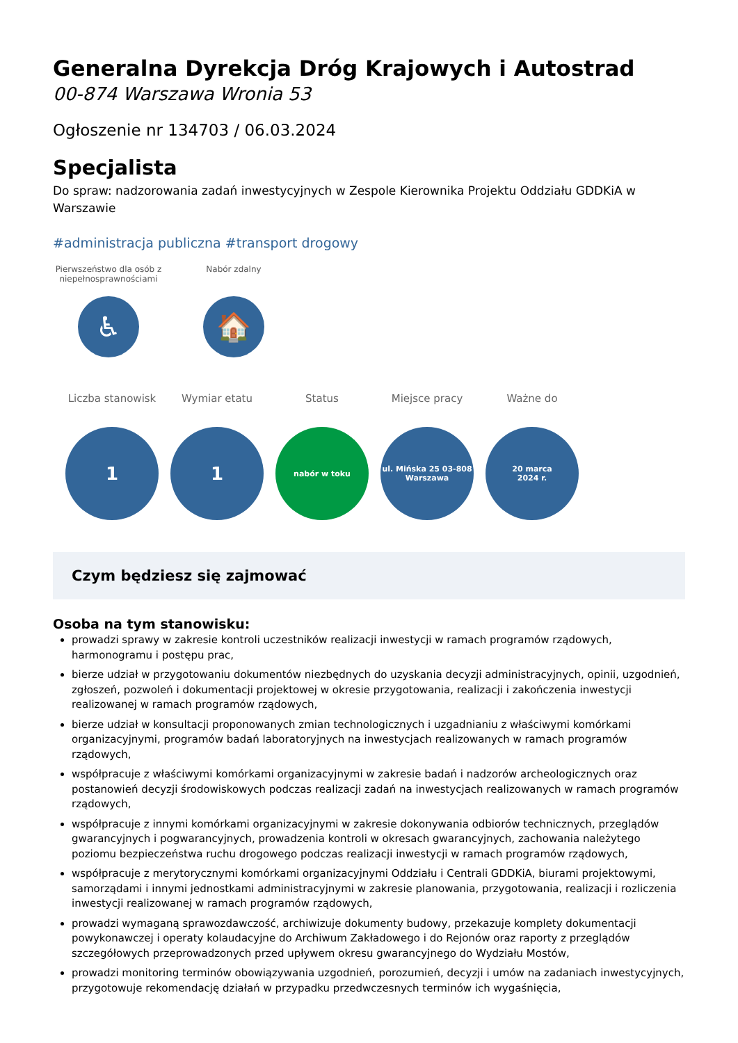Generalna Dyrekcja Dróg Krajowych i Autostrad
00-874 Warszawa Wronia 53
Ogłoszenie nr 134703 / 06.03.2024
Specjalista
Do spraw: nadzorowania zadań inwestycyjnych w Zespole Kierownika Projektu Oddziału GDDKiA w Warszawie
#administracja publiczna #transport drogowy
Pierwszeństwo dla osób z niepełnosprawnościami
♿
Nabór zdalny
🏠
Liczba stanowisk
1
Wymiar etatu
1
Status
nabór w toku
Miejsce pracy
ul. Mińska 25 03-808
Warszawa
Ważne do
20 marca
2024 r.
Czym będziesz się zajmować
Osoba na tym stanowisku:
prowadzi sprawy w zakresie kontroli uczestników realizacji inwestycji w ramach programów rządowych, harmonogramu i postępu prac,
bierze udział w przygotowaniu dokumentów niezbędnych do uzyskania decyzji administracyjnych, opinii, uzgodnień, zgłoszeń, pozwoleń i dokumentacji projektowej w okresie przygotowania, realizacji i zakończenia inwestycji realizowanej w ramach programów rządowych,
bierze udział w konsultacji proponowanych zmian technologicznych i uzgadnianiu z właściwymi komórkami organizacyjnymi, programów badań laboratoryjnych na inwestycjach realizowanych w ramach programów rządowych,
współpracuje z właściwymi komórkami organizacyjnymi w zakresie badań i nadzorów archeologicznych oraz postanowień decyzji środowiskowych podczas realizacji zadań na inwestycjach realizowanych w ramach programów rządowych,
współpracuje z innymi komórkami organizacyjnymi w zakresie dokonywania odbiorów technicznych, przeglądów gwarancyjnych i pogwarancyjnych, prowadzenia kontroli w okresach gwarancyjnych, zachowania należytego poziomu bezpieczeństwa ruchu drogowego podczas realizacji inwestycji w ramach programów rządowych,
współpracuje z merytorycznymi komórkami organizacyjnymi Oddziału i Centrali GDDKiA, biurami projektowymi, samorządami i innymi jednostkami administracyjnymi w zakresie planowania, przygotowania, realizacji i rozliczenia inwestycji realizowanej w ramach programów rządowych,
prowadzi wymaganą sprawozdawczość, archiwizuje dokumenty budowy, przekazuje komplety dokumentacji powykonawczej i operaty kolaudacyjne do Archiwum Zakładowego i do Rejonów oraz raporty z przeglądów szczegółowych przeprowadzonych przed upływem okresu gwarancyjnego do Wydziału Mostów,
prowadzi monitoring terminów obowiązywania uzgodnień, porozumień, decyzji i umów na zadaniach inwestycyjnych, przygotowuje rekomendację działań w przypadku przedwczesnych terminów ich wygaśnięcia,